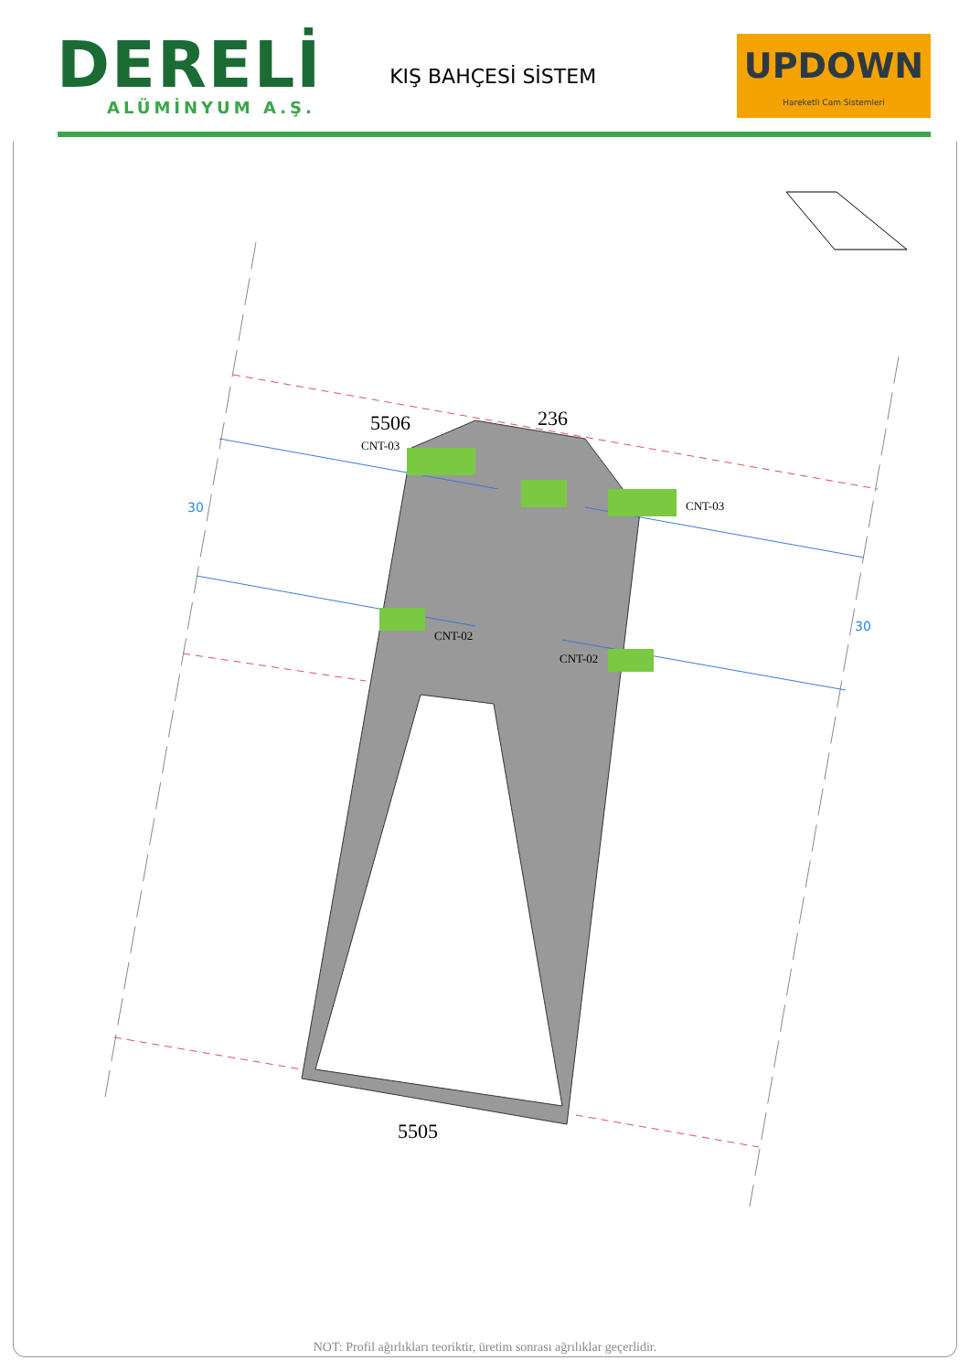DERELİ
ALÜMİNYUM A.Ş.
KIŞ BAHÇESİ SİSTEM
UPDOWN
Hareketli Cam Sistemleri
5506
236
5505
CNT-03
CNT-03
CNT-02
CNT-02
30
30
NOT: Profil ağırlıkları teoriktir, üretim sonrası ağrılıklar geçerlidir.